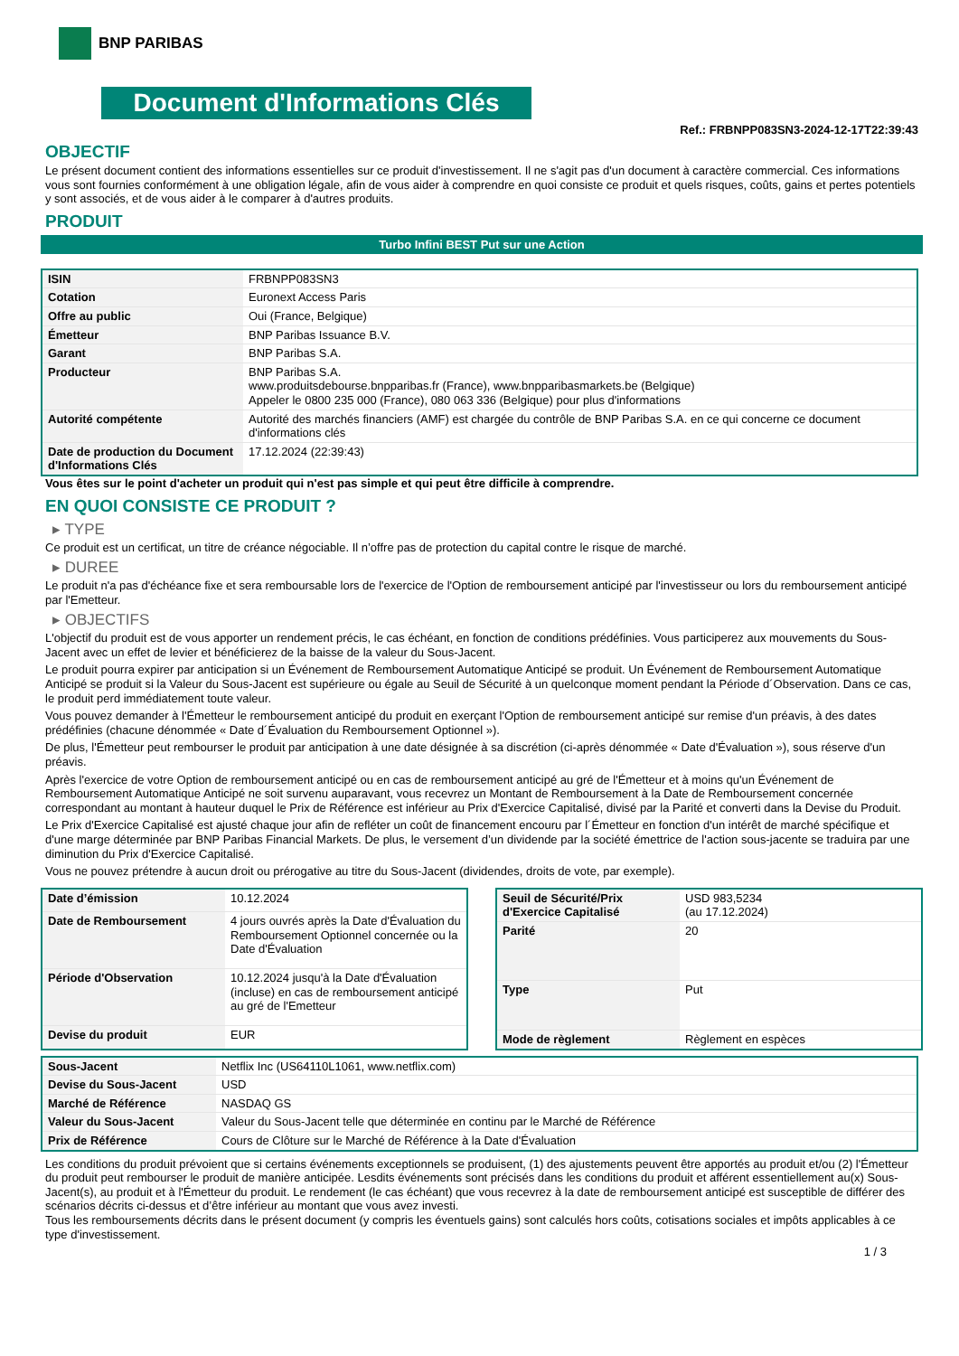BNP PARIBAS
Document d'Informations Clés
Ref.: FRBNPP083SN3-2024-12-17T22:39:43
OBJECTIF
Le présent document contient des informations essentielles sur ce produit d'investissement. Il ne s'agit pas d'un document à caractère commercial. Ces informations vous sont fournies conformément à une obligation légale, afin de vous aider à comprendre en quoi consiste ce produit et quels risques, coûts, gains et pertes potentiels y sont associés, et de vous aider à le comparer à d'autres produits.
PRODUIT
Turbo Infini BEST Put sur une Action
| ISIN | FRBNPP083SN3 |
| Cotation | Euronext Access Paris |
| Offre au public | Oui (France, Belgique) |
| Émetteur | BNP Paribas Issuance B.V. |
| Garant | BNP Paribas S.A. |
| Producteur | BNP Paribas S.A. www.produitsdebourse.bnpparibas.fr (France), www.bnpparibasmarkets.be (Belgique) Appeler le 0800 235 000 (France), 080 063 336 (Belgique) pour plus d'informations |
| Autorité compétente | Autorité des marchés financiers (AMF) est chargée du contrôle de BNP Paribas S.A. en ce qui concerne ce document d'informations clés |
| Date de production du Document d'Informations Clés | 17.12.2024 (22:39:43) |
Vous êtes sur le point d'acheter un produit qui n'est pas simple et qui peut être difficile à comprendre.
EN QUOI CONSISTE CE PRODUIT ?
▸ TYPE
Ce produit est un certificat, un titre de créance négociable. Il n’offre pas de protection du capital contre le risque de marché.
▸ DUREE
Le produit n'a pas d'échéance fixe et sera remboursable lors de l'exercice de l'Option de remboursement anticipé par l'investisseur ou lors du remboursement anticipé par l'Emetteur.
▸ OBJECTIFS
L'objectif du produit est de vous apporter un rendement précis, le cas échéant, en fonction de conditions prédéfinies. Vous participerez aux mouvements du Sous-Jacent avec un effet de levier et bénéficierez de la baisse de la valeur du Sous-Jacent.
Le produit pourra expirer par anticipation si un Événement de Remboursement Automatique Anticipé se produit. Un Événement de Remboursement Automatique Anticipé se produit si la Valeur du Sous-Jacent est supérieure ou égale au Seuil de Sécurité à un quelconque moment pendant la Période d´Observation. Dans ce cas, le produit perd immédiatement toute valeur.
Vous pouvez demander à l'Émetteur le remboursement anticipé du produit en exerçant l'Option de remboursement anticipé sur remise d'un préavis, à des dates prédéfinies (chacune dénommée « Date d´Évaluation du Remboursement Optionnel »).
De plus, l'Émetteur peut rembourser le produit par anticipation à une date désignée à sa discrétion (ci-après dénommée « Date d'Évaluation »), sous réserve d'un préavis.
Après l'exercice de votre Option de remboursement anticipé ou en cas de remboursement anticipé au gré de l'Émetteur et à moins qu'un Événement de Remboursement Automatique Anticipé ne soit survenu auparavant, vous recevrez un Montant de Remboursement à la Date de Remboursement concernée correspondant au montant à hauteur duquel le Prix de Référence est inférieur au Prix d'Exercice Capitalisé, divisé par la Parité et converti dans la Devise du Produit.
Le Prix d'Exercice Capitalisé est ajusté chaque jour afin de refléter un coût de financement encouru par l´Émetteur en fonction d'un intérêt de marché spécifique et d'une marge déterminée par BNP Paribas Financial Markets. De plus, le versement d’un dividende par la société émettrice de l'action sous-jacente se traduira par une diminution du Prix d'Exercice Capitalisé.
Vous ne pouvez prétendre à aucun droit ou prérogative au titre du Sous-Jacent (dividendes, droits de vote, par exemple).
| Date d’émission | 10.12.2024 |
| Date de Remboursement | 4 jours ouvrés après la Date d'Évaluation du Remboursement Optionnel concernée ou la Date d'Évaluation |
| Période d'Observation | 10.12.2024 jusqu'à la Date d'Évaluation (incluse) en cas de remboursement anticipé au gré de l'Emetteur |
| Devise du produit | EUR |
| Seuil de Sécurité/Prix d'Exercice Capitalisé | USD 983,5234 (au 17.12.2024) |
| Parité | 20 |
| Type | Put |
| Mode de règlement | Règlement en espèces |
| Sous-Jacent | Netflix Inc (US64110L1061, www.netflix.com) |
| Devise du Sous-Jacent | USD |
| Marché de Référence | NASDAQ GS |
| Valeur du Sous-Jacent | Valeur du Sous-Jacent telle que déterminée en continu par le Marché de Référence |
| Prix de Référence | Cours de Clôture sur le Marché de Référence à la Date d'Évaluation |
Les conditions du produit prévoient que si certains événements exceptionnels se produisent, (1) des ajustements peuvent être apportés au produit et/ou (2) l'Émetteur du produit peut rembourser le produit de manière anticipée. Lesdits événements sont précisés dans les conditions du produit et afférent essentiellement au(x) Sous-Jacent(s), au produit et à l'Émetteur du produit. Le rendement (le cas échéant) que vous recevrez à la date de remboursement anticipé est susceptible de différer des scénarios décrits ci-dessus et d’être inférieur au montant que vous avez investi.
Tous les remboursements décrits dans le présent document (y compris les éventuels gains) sont calculés hors coûts, cotisations sociales et impôts applicables à ce type d'investissement.
1 / 3